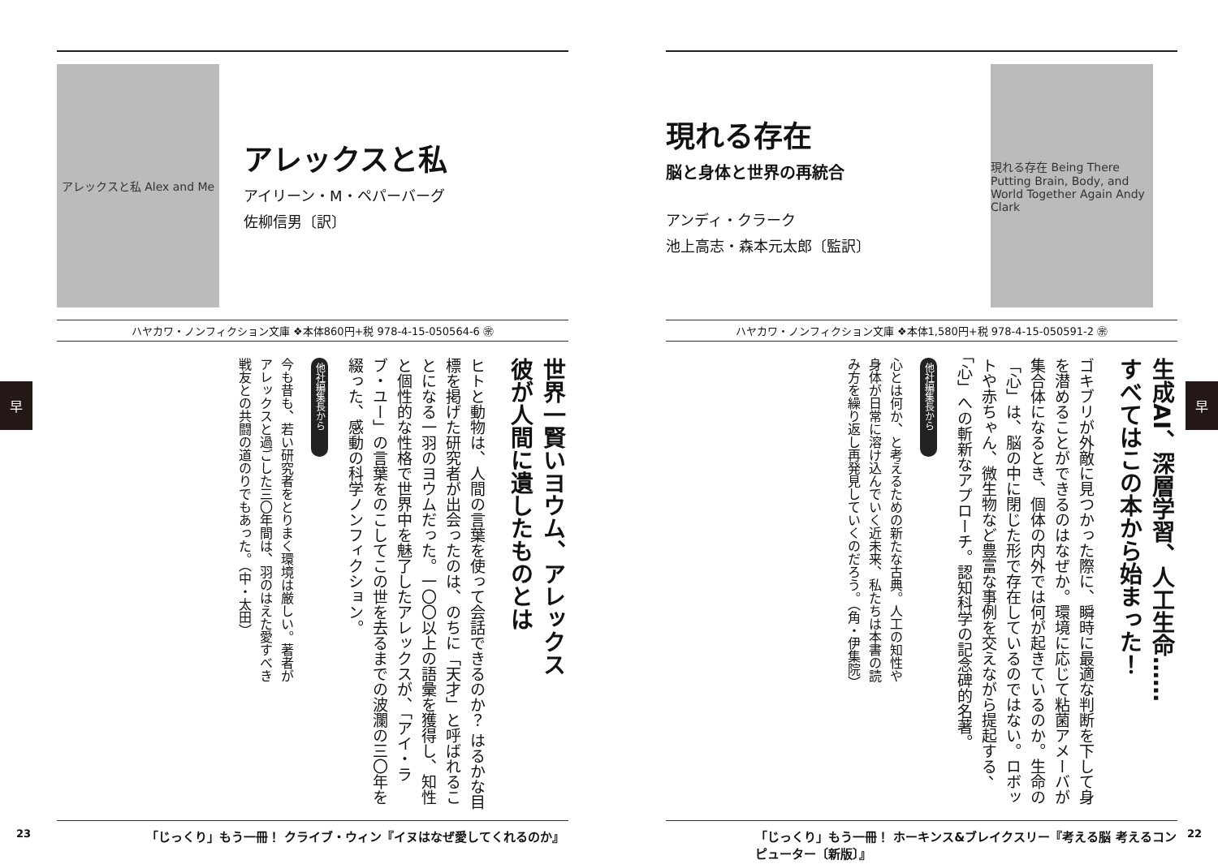アレックスと私 Alex and Me
アレックスと私
アイリーン・M・ペパーバーグ
佐柳信男〔訳〕
ハヤカワ・ノンフィクション文庫 ❖本体860円+税 978-4-15-050564-6 ㊪
世界一賢いヨウム、アレックス
彼が人間に遺したものとは
ヒトと動物は、人間の言葉を使って会話できるのか？ はるかな目標を掲げた研究者が出会ったのは、のちに「天才」と呼ばれることになる一羽のヨウムだった。一〇〇以上の語彙を獲得し、知性と個性的な性格で世界中を魅了したアレックスが、「アイ・ラブ・ユー」の言葉をのこしてこの世を去るまでの波瀾の三〇年を綴った、感動の科学ノンフィクション。
他社編集長から
今も昔も、若い研究者をとりまく環境は厳しい。著者がアレックスと過ごした三〇年間は、羽のはえた愛すべき戦友との共闘の道のりでもあった。（中・太田）
「じっくり」もう一冊！ クライブ・ウィン『イヌはなぜ愛してくれるのか』
23
早
現れる存在
脳と身体と世界の再統合
アンディ・クラーク
池上高志・森本元太郎〔監訳〕
現れる存在 Being There Putting Brain, Body, and World Together Again Andy Clark
ハヤカワ・ノンフィクション文庫 ❖本体1,580円+税 978-4-15-050591-2 ㊪
生成AI、深層学習、人工生命……
すべてはこの本から始まった！
ゴキブリが外敵に見つかった際に、瞬時に最適な判断を下して身を潜めることができるのはなぜか。環境に応じて粘菌アメーバが集合体になるとき、個体の内外では何が起きているのか。生命の「心」は、脳の中に閉じた形で存在しているのではない。ロボットや赤ちゃん、微生物など豊富な事例を交えながら提起する、「心」への斬新なアプローチ。認知科学の記念碑的名著。
他社編集長から
心とは何か、と考えるための新たな古典。人工の知性や身体が日常に溶け込んでいく近未来、私たちは本書の読み方を繰り返し再発見していくのだろう。（角・伊集院）
「じっくり」もう一冊！ ホーキンス&ブレイクスリー『考える脳 考えるコンピューター〔新版〕』
22
早